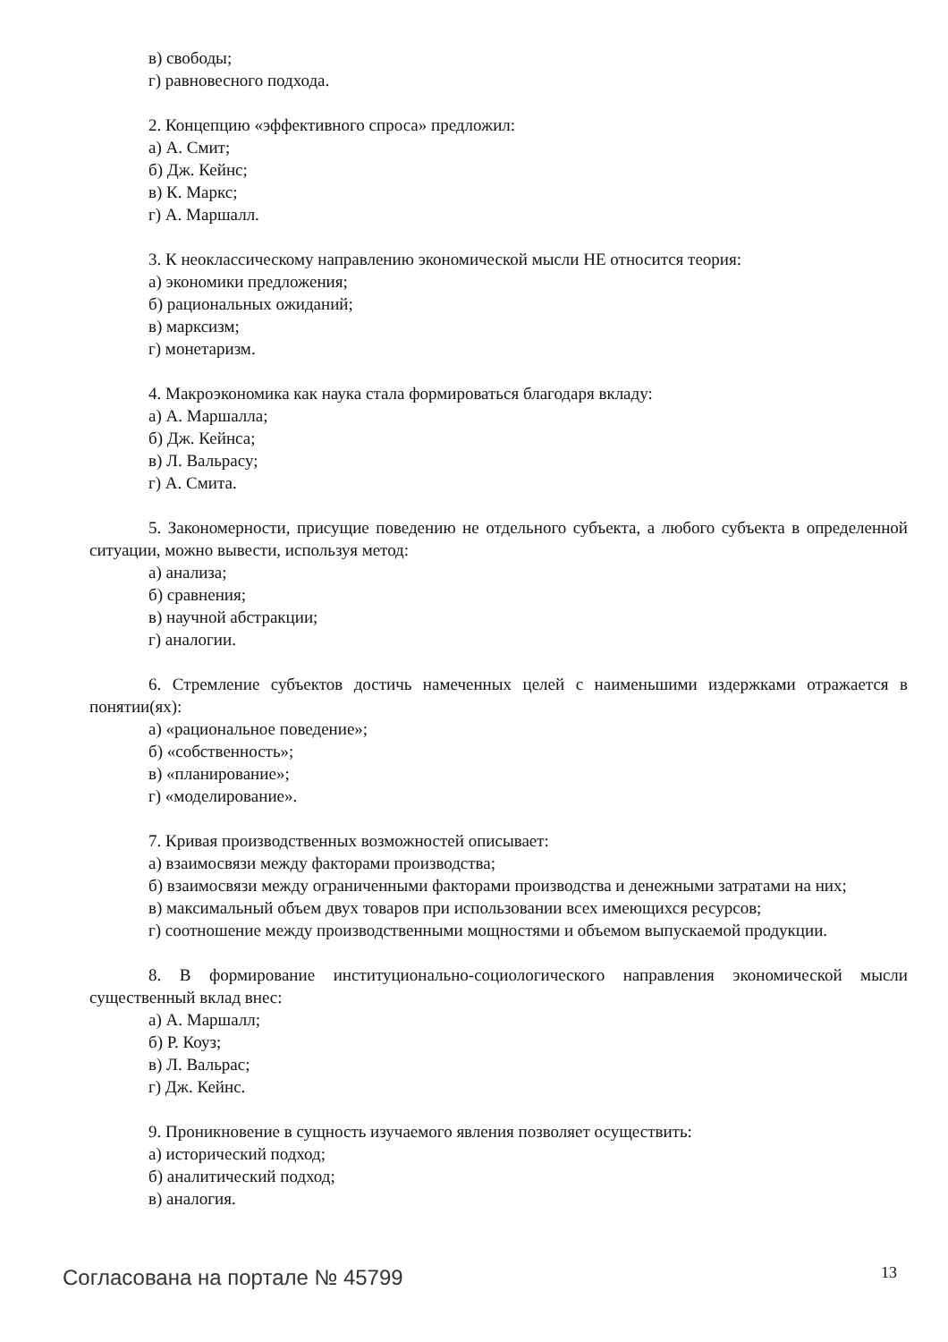в) свободы;
г) равновесного подхода.
2. Концепцию «эффективного спроса» предложил:
а) А. Смит;
б) Дж. Кейнс;
в) К. Маркс;
г) А. Маршалл.
3. К неоклассическому направлению экономической мысли НЕ относится теория:
а) экономики предложения;
б) рациональных ожиданий;
в) марксизм;
г) монетаризм.
4. Макроэкономика как наука стала формироваться благодаря вкладу:
а) А. Маршалла;
б) Дж. Кейнса;
в) Л. Вальрасу;
г) А. Смита.
5. Закономерности, присущие поведению не отдельного субъекта, а любого субъекта в определенной ситуации, можно вывести, используя метод:
а) анализа;
б) сравнения;
в) научной абстракции;
г) аналогии.
6. Стремление субъектов достичь намеченных целей с наименьшими издержками отражается в понятии(ях):
а) «рациональное поведение»;
б) «собственность»;
в) «планирование»;
г) «моделирование».
7. Кривая производственных возможностей описывает:
а) взаимосвязи между факторами производства;
б) взаимосвязи между ограниченными факторами производства и денежными затратами на них;
в) максимальный объем двух товаров при использовании всех имеющихся ресурсов;
г) соотношение между производственными мощностями и объемом выпускаемой продукции.
8. В формирование институционально-социологического направления экономической мысли существенный вклад внес:
а) А. Маршалл;
б) Р. Коуз;
в) Л. Вальрас;
г) Дж. Кейнс.
9. Проникновение в сущность изучаемого явления позволяет осуществить:
а) исторический подход;
б) аналитический подход;
в) аналогия.
Согласована на портале № 45799 13